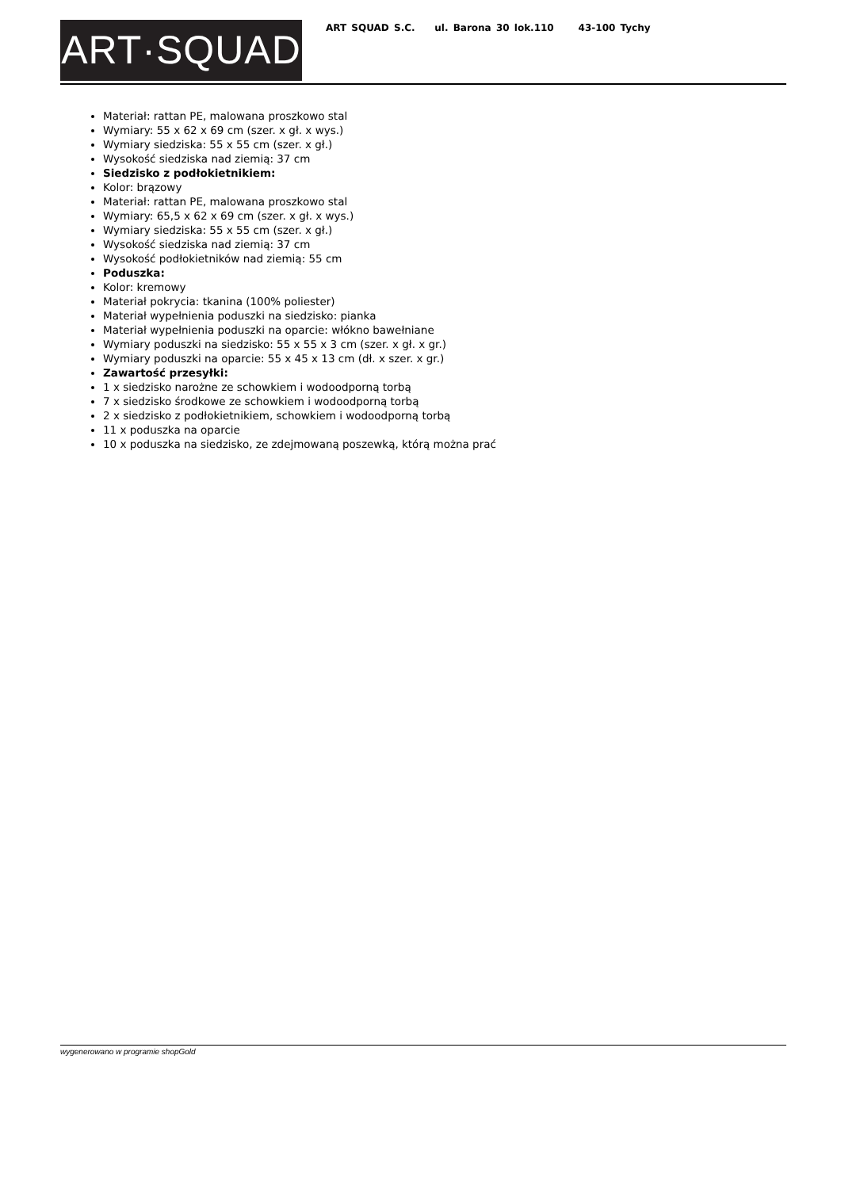ART·SQUAD
ART SQUAD S.C. ul. Barona 30 lok.110 43-100 Tychy
Materiał: rattan PE, malowana proszkowo stal
Wymiary: 55 x 62 x 69 cm (szer. x gł. x wys.)
Wymiary siedziska: 55 x 55 cm (szer. x gł.)
Wysokość siedziska nad ziemią: 37 cm
Siedzisko z podłokietnikiem:
Kolor: brązowy
Materiał: rattan PE, malowana proszkowo stal
Wymiary: 65,5 x 62 x 69 cm (szer. x gł. x wys.)
Wymiary siedziska: 55 x 55 cm (szer. x gł.)
Wysokość siedziska nad ziemią: 37 cm
Wysokość podłokietników nad ziemią: 55 cm
Poduszka:
Kolor: kremowy
Materiał pokrycia: tkanina (100% poliester)
Materiał wypełnienia poduszki na siedzisko: pianka
Materiał wypełnienia poduszki na oparcie: włókno bawełniane
Wymiary poduszki na siedzisko: 55 x 55 x 3 cm (szer. x gł. x gr.)
Wymiary poduszki na oparcie: 55 x 45 x 13 cm (dł. x szer. x gr.)
Zawartość przesyłki:
1 x siedzisko narożne ze schowkiem i wodoodporną torbą
7 x siedzisko środkowe ze schowkiem i wodoodporną torbą
2 x siedzisko z podłokietnikiem, schowkiem i wodoodporną torbą
11 x poduszka na oparcie
10 x poduszka na siedzisko, ze zdejmowaną poszewką, którą można prać
wygenerowano w programie shopGold